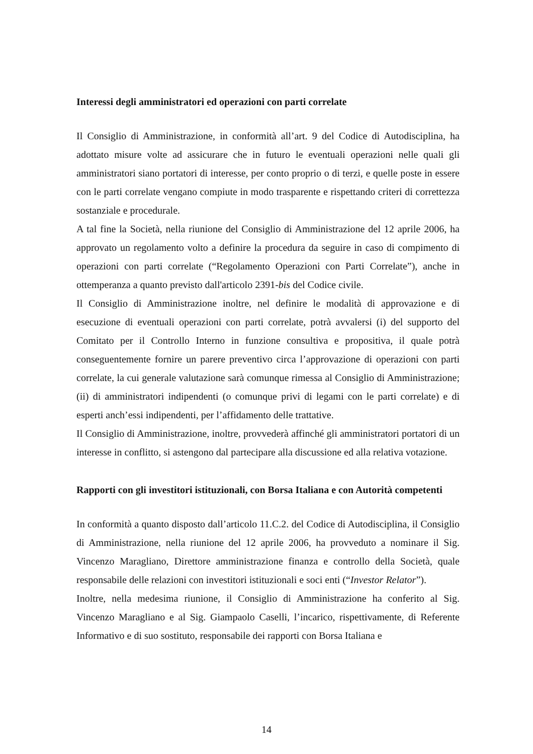Interessi degli amministratori ed operazioni con parti correlate
Il Consiglio di Amministrazione, in conformità all’art. 9 del Codice di Autodisciplina, ha adottato misure volte ad assicurare che in futuro le eventuali operazioni nelle quali gli amministratori siano portatori di interesse, per conto proprio o di terzi, e quelle poste in essere con le parti correlate vengano compiute in modo trasparente e rispettando criteri di correttezza sostanziale e procedurale.
A tal fine la Società, nella riunione del Consiglio di Amministrazione del 12 aprile 2006, ha approvato un regolamento volto a definire la procedura da seguire in caso di compimento di operazioni con parti correlate (“Regolamento Operazioni con Parti Correlate”), anche in ottemperanza a quanto previsto dall'articolo 2391-bis del Codice civile.
Il Consiglio di Amministrazione inoltre, nel definire le modalità di approvazione e di esecuzione di eventuali operazioni con parti correlate, potrà avvalersi (i) del supporto del Comitato per il Controllo Interno in funzione consultiva e propositiva, il quale potrà conseguentemente fornire un parere preventivo circa l’approvazione di operazioni con parti correlate, la cui generale valutazione sarà comunque rimessa al Consiglio di Amministrazione; (ii) di amministratori indipendenti (o comunque privi di legami con le parti correlate) e di esperti anch’essi indipendenti, per l’affidamento delle trattative.
Il Consiglio di Amministrazione, inoltre, provvederà affinché gli amministratori portatori di un interesse in conflitto, si astengono dal partecipare alla discussione ed alla relativa votazione.
Rapporti con gli investitori istituzionali, con Borsa Italiana e con Autorità competenti
In conformità a quanto disposto dall’articolo 11.C.2. del Codice di Autodisciplina, il Consiglio di Amministrazione, nella riunione del 12 aprile 2006, ha provveduto a nominare il Sig. Vincenzo Maragliano, Direttore amministrazione finanza e controllo della Società, quale responsabile delle relazioni con investitori istituzionali e soci enti (“Investor Relator”).
Inoltre, nella medesima riunione, il Consiglio di Amministrazione ha conferito al Sig. Vincenzo Maragliano e al Sig. Giampaolo Caselli, l’incarico, rispettivamente, di Referente Informativo e di suo sostituto, responsabile dei rapporti con Borsa Italiana e
14